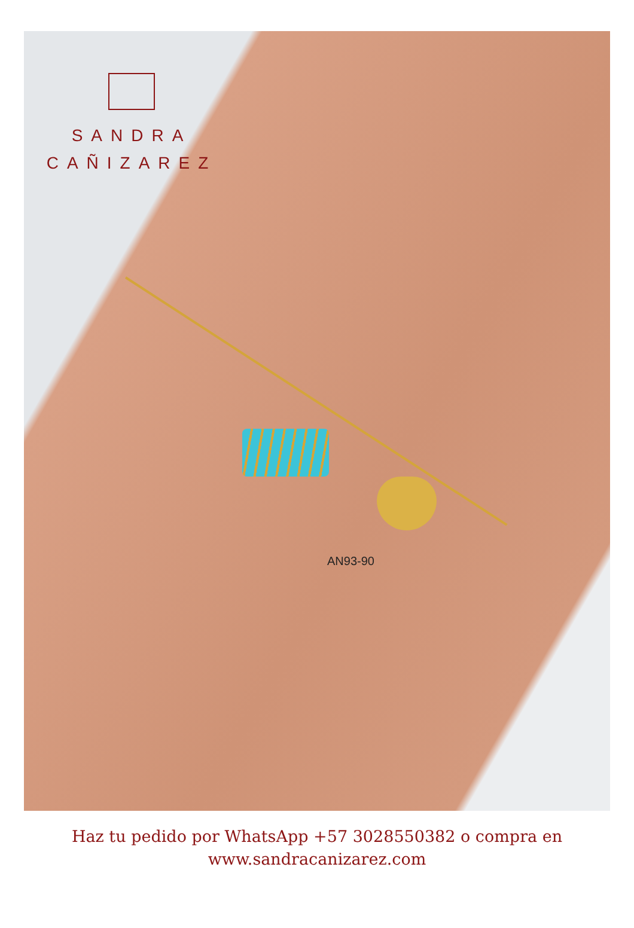SANDRA
CAÑIZAREZ
AN93-90
Haz tu pedido por WhatsApp +57 3028550382 o compra en
www.sandracanizarez.com